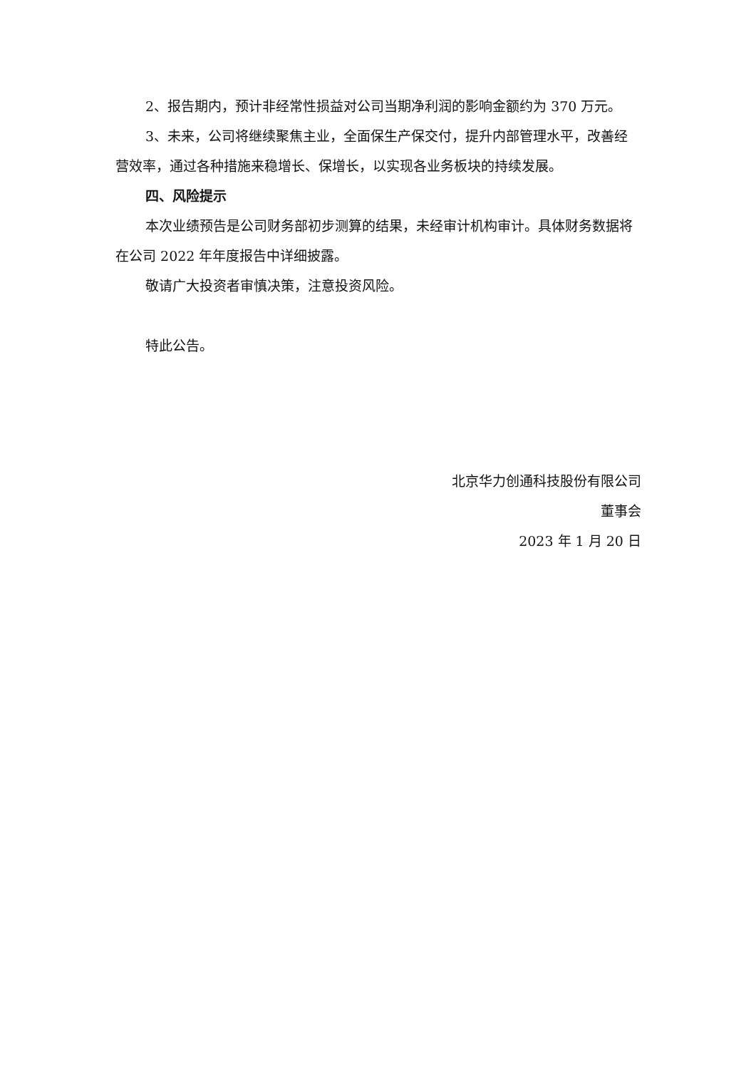2、报告期内，预计非经常性损益对公司当期净利润的影响金额约为 370 万元。
3、未来，公司将继续聚焦主业，全面保生产保交付，提升内部管理水平，改善经营效率，通过各种措施来稳增长、保增长，以实现各业务板块的持续发展。
四、风险提示
本次业绩预告是公司财务部初步测算的结果，未经审计机构审计。具体财务数据将在公司 2022 年年度报告中详细披露。
敬请广大投资者审慎决策，注意投资风险。
特此公告。
北京华力创通科技股份有限公司
董事会
2023 年 1 月 20 日